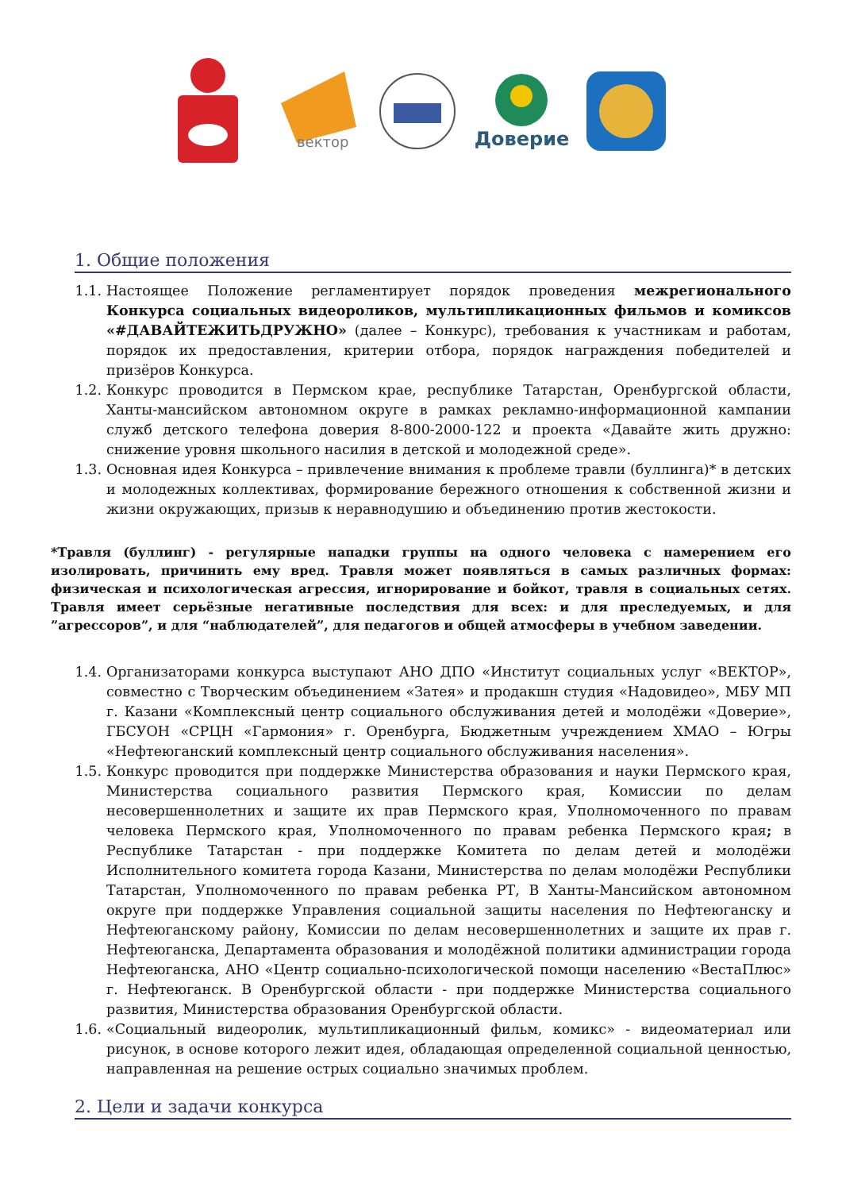вектор
Доверие
1. Общие положения
1.1. Настоящее Положение регламентирует порядок проведения межрегионального Конкурса социальных видеороликов, мультипликационных фильмов и комиксов «#ДАВАЙТЕЖИТЬДРУЖНО» (далее – Конкурс), требования к участникам и работам, порядок их предоставления, критерии отбора, порядок награждения победителей и призёров Конкурса.
1.2. Конкурс проводится в Пермском крае, республике Татарстан, Оренбургской области, Ханты-мансийском автономном округе в рамках рекламно-информационной кампании служб детского телефона доверия 8-800-2000-122 и проекта «Давайте жить дружно: снижение уровня школьного насилия в детской и молодежной среде».
1.3. Основная идея Конкурса – привлечение внимания к проблеме травли (буллинга)* в детских и молодежных коллективах, формирование бережного отношения к собственной жизни и жизни окружающих, призыв к неравнодушию и объединению против жестокости.
*Травля (буллинг) - регулярные нападки группы на одного человека с намерением его изолировать, причинить ему вред. Травля может появляться в самых различных формах: физическая и психологическая агрессия, игнорирование и бойкот, травля в социальных сетях. Травля имеет серьёзные негативные последствия для всех: и для преследуемых, и для ”агрессоров”, и для “наблюдателей”, для педагогов и общей атмосферы в учебном заведении.
1.4. Организаторами конкурса выступают АНО ДПО «Институт социальных услуг «ВЕКТОР», совместно с Творческим объединением «Затея» и продакшн студия «Надовидео», МБУ МП г. Казани «Комплексный центр социального обслуживания детей и молодёжи «Доверие», ГБСУОН «СРЦН «Гармония» г. Оренбурга, Бюджетным учреждением ХМАО – Югры «Нефтеюганский комплексный центр социального обслуживания населения».
1.5. Конкурс проводится при поддержке Министерства образования и науки Пермского края, Министерства социального развития Пермского края, Комиссии по делам несовершеннолетних и защите их прав Пермского края, Уполномоченного по правам человека Пермского края, Уполномоченного по правам ребенка Пермского края; в Республике Татарстан - при поддержке Комитета по делам детей и молодёжи Исполнительного комитета города Казани, Министерства по делам молодёжи Республики Татарстан, Уполномоченного по правам ребенка РТ, В Ханты-Мансийском автономном округе при поддержке Управления социальной защиты населения по Нефтеюганску и Нефтеюганскому району, Комиссии по делам несовершеннолетних и защите их прав г. Нефтеюганска, Департамента образования и молодёжной политики администрации города Нефтеюганска, АНО «Центр социально-психологической помощи населению «ВестаПлюс» г. Нефтеюганск. В Оренбургской области - при поддержке Министерства социального развития, Министерства образования Оренбургской области.
1.6. «Социальный видеоролик, мультипликационный фильм, комикс» - видеоматериал или рисунок, в основе которого лежит идея, обладающая определенной социальной ценностью, направленная на решение острых социально значимых проблем.
2. Цели и задачи конкурса